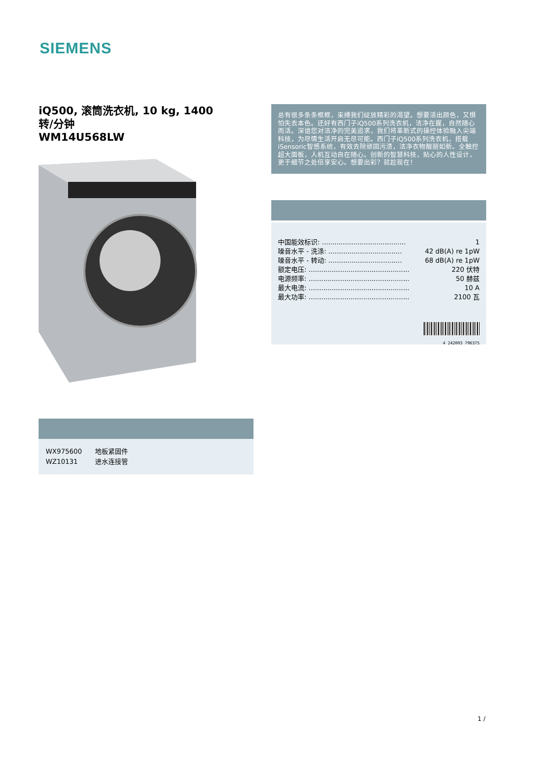SIEMENS
iQ500, 滚筒洗衣机, 10 kg, 1400
转/分钟
WM14U568LW
| WX975600 | 地板紧固件 |
| WZ10131 | 进水连接管 |
总有很多条条框框，束缚我们绽放精彩的渴望。想要活出颜色，又惧怕失去本色。还好有西门子iQ500系列洗衣机，洁净在握，自然随心而活。深谙您对洁净的完美追求，我们将革新式的操控体验融入尖端科技，为尽情生活开启无尽可能。西门子iQ500系列洗衣机，搭载iSensoric智感系统，有效去除顽固污渍，洁净衣物靓丽如新。全触控超大面板，人机互动自在随心。创新的智慧科技，贴心的人性设计，更于细节之处倍享安心。想要出彩？就趁现在！
| 中国能效标识: ........................................ | 1 |
| 噪音水平 - 洗涤: ................................... | 42 dB(A) re 1pW |
| 噪音水平 - 转动: ................................... | 68 dB(A) re 1pW |
| 额定电压: ................................................ | 220 伏特 |
| 电源频率: ................................................ | 50 赫兹 |
| 最大电流: ................................................ | 10 A |
| 最大功率: ................................................ | 2100 瓦 |
4 242003 796375
1 /